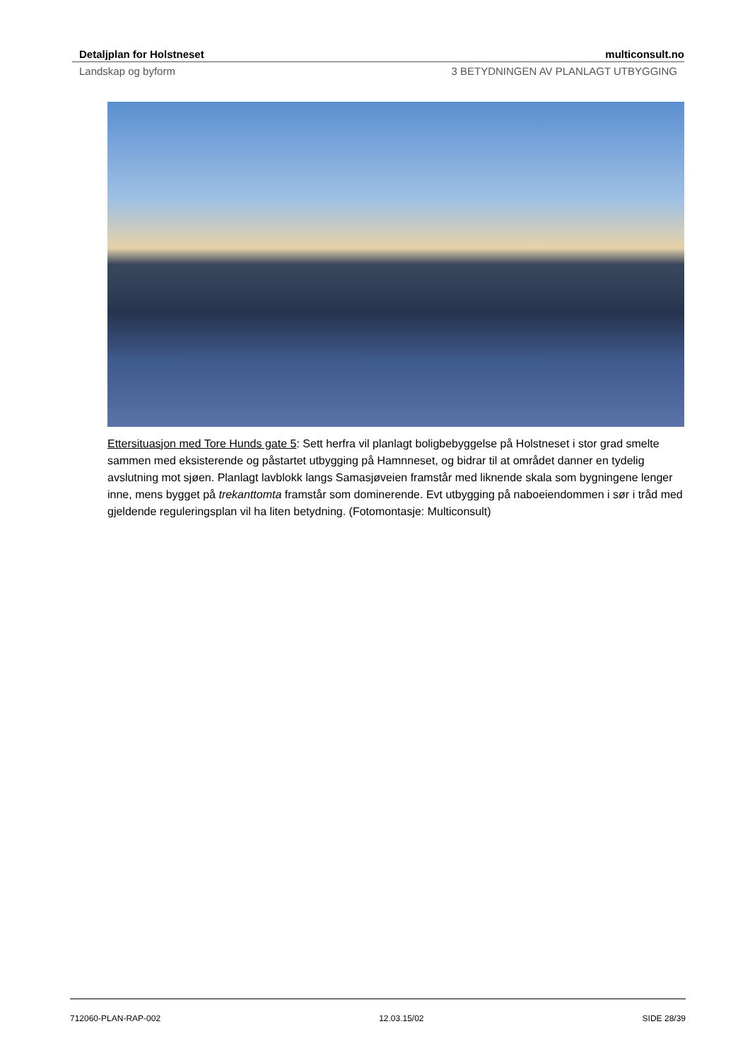Detaljplan for Holstneset multiconsult.no
Landskap og byform 3 BETYDNINGEN AV PLANLAGT UTBYGGING
Ettersituasjon med Tore Hunds gate 5: Sett herfra vil planlagt boligbebyggelse på Holstneset i stor grad smelte sammen med eksisterende og påstartet utbygging på Hamnneset, og bidrar til at området danner en tydelig avslutning mot sjøen. Planlagt lavblokk langs Samasjøveien framstår med liknende skala som bygningene lenger inne, mens bygget på trekanttomta framstår som dominerende. Evt utbygging på naboeiendommen i sør i tråd med gjeldende reguleringsplan vil ha liten betydning. (Fotomontasje: Multiconsult)
712060-PLAN-RAP-002 12.03.15/02 SIDE 28/39